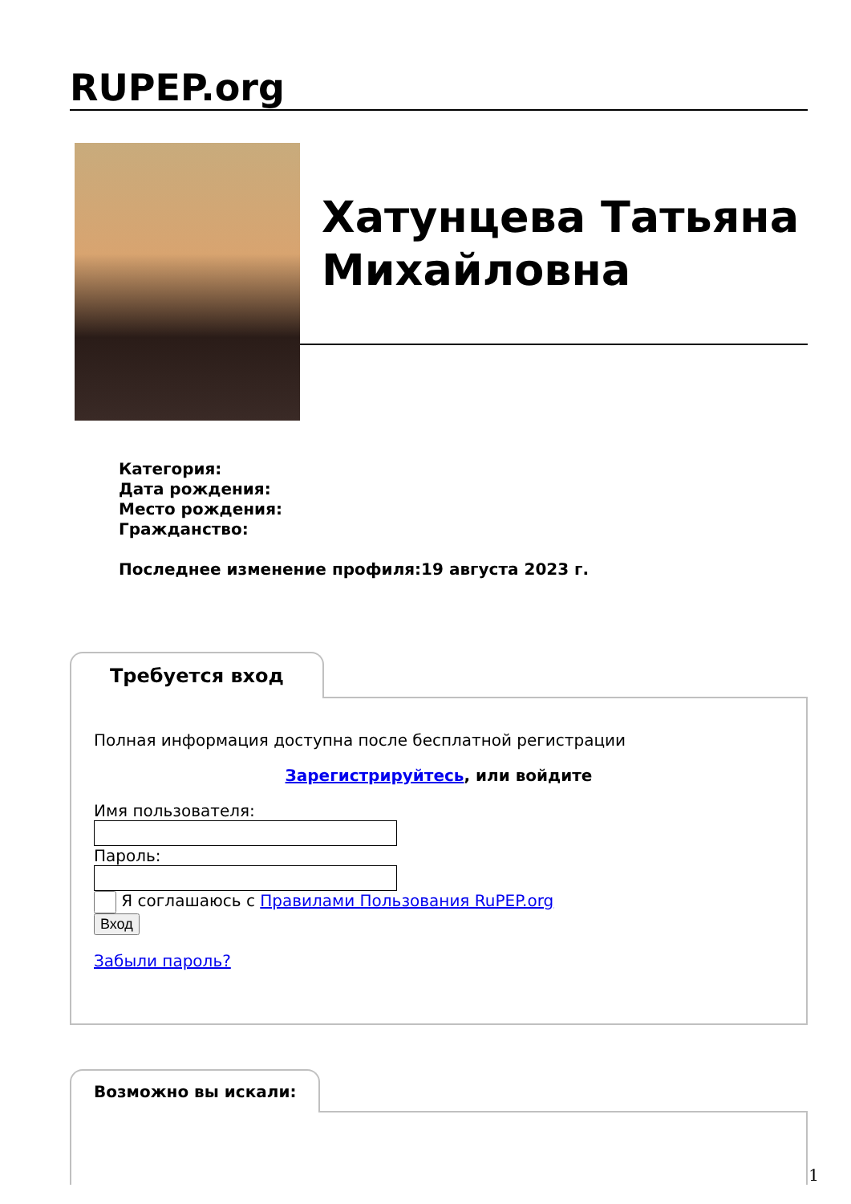RUPEP.org
Хатунцева Татьяна Михайловна
Категория:
Дата рождения:
Место рождения:
Гражданство:
Последнее изменение профиля:19 августа 2023 г.
Требуется вход
Полная информация доступна после бесплатной регистрации
Зарегистрируйтесь, или войдите
Имя пользователя:
Пароль:
Я соглашаюсь с Правилами Пользования RuPEP.org
Вход
Забыли пароль?
Возможно вы искали:
1